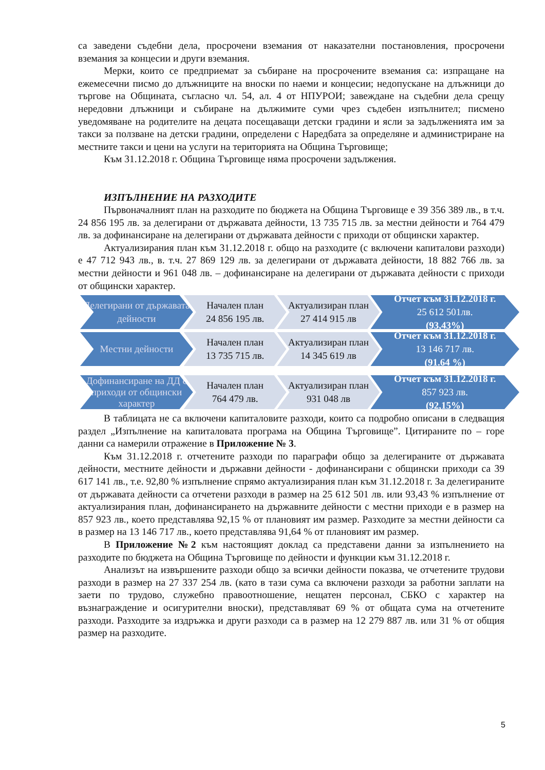са заведени съдебни дела, просрочени вземания от наказателни постановления, просрочени вземания за концесии и други вземания.
Мерки, които се предприемат за събиране на просрочените вземания са: изпращане на ежемесечни писмо до длъжниците на вноски по наеми и концесии; недопускане на длъжници до търгове на Общината, съгласно чл. 54, ал. 4 от НПУРОИ; завеждане на съдебни дела срещу нередовни длъжници и събиране на дължимите суми чрез съдебен изпълнител; писмено уведомяване на родителите на децата посещаващи детски градини и ясли за задълженията им за такси за ползване на детски градини, определени с Наредбата за определяне и администриране на местните такси и цени на услуги на територията на Община Търговище;
Към 31.12.2018 г. Община Търговище няма просрочени задължения.
ИЗПЪЛНЕНИЕ НА РАЗХОДИТЕ
Първоначалният план на разходите по бюджета на Община Търговище е 39 356 389 лв., в т.ч. 24 856 195 лв. за делегирани от държавата дейности, 13 735 715 лв. за местни дейности и 764 479 лв. за дофинансиране на делегирани от държавата дейности с приходи от общински характер.
Актуализирания план към 31.12.2018 г. общо на разходите (с включени капиталови разходи) е 47 712 943 лв., в. т.ч. 27 869 129 лв. за делегирани от държавата дейности, 18 882 766 лв. за местни дейности и 961 048 лв. – дофинансиране на делегирани от държавата дейности с приходи от общински характер.
Делегирани от държавата дейности
Начален план
24 856 195 лв.
Актуализиран план
27 414 915 лв
Отчет към 31.12.2018 г.
25 612 501лв.
(93,43%)
Местни дейности Начален план
13 735 715 лв.
Актуализиран план
14 345 619 лв
Отчет към 31.12.2018 г.
13 146 717 лв.
(91.64 %)
Дофинансиране на ДД с приходи от общински характер
Начален план
764 479 лв.
Актуализиран план
931 048 лв
Отчет към 31.12.2018 г.
857 923 лв.
(92,15%)
В таблицата не са включени капиталовите разходи, които са подробно описани в следващия раздел „Изпълнение на капиталовата програма на Община Търговище”. Цитираните по – горе данни са намерили отражение в Приложение № 3.
Към 31.12.2018 г. отчетените разходи по параграфи общо за делегираните от държавата дейности, местните дейности и държавни дейности - дофинансирани с общински приходи са 39 617 141 лв., т.е. 92,80 % изпълнение спрямо актуализирания план към 31.12.2018 г. За делегираните от държавата дейности са отчетени разходи в размер на 25 612 501 лв. или 93,43 % изпълнение от актуализирания план, дофинансирането на държавните дейности с местни приходи е в размер на 857 923 лв., което представлява 92,15 % от плановият им размер. Разходите за местни дейности са в размер на 13 146 717 лв., което представлява 91,64 % от плановият им размер.
В Приложение №2 към настоящият доклад са представени данни за изпълнението на разходите по бюджета на Община Търговище по дейности и функции към 31.12.2018 г.
Анализът на извършените разходи общо за всички дейности показва, че отчетените трудови разходи в размер на 27 337 254 лв. (като в тази сума са включени разходи за работни заплати на заети по трудово, служебно правоотношение, нещатен персонал, СБКО с характер на възнаграждение и осигурителни вноски), представляват 69 % от общата сума на отчетените разходи. Разходите за издръжка и други разходи са в размер на 12 279 887 лв. или 31 % от общия размер на разходите.
5